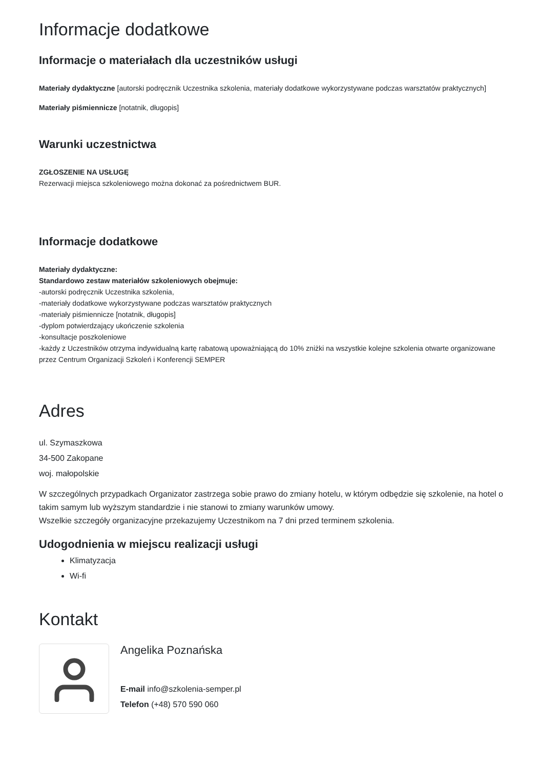Informacje dodatkowe
Informacje o materiałach dla uczestników usługi
Materiały dydaktyczne [autorski podręcznik Uczestnika szkolenia, materiały dodatkowe wykorzystywane podczas warsztatów praktycznych]
Materiały piśmiennicze [notatnik, długopis]
Warunki uczestnictwa
ZGŁOSZENIE NA USŁUGĘ
Rezerwacji miejsca szkoleniowego można dokonać za pośrednictwem BUR.
Informacje dodatkowe
Materiały dydaktyczne:
Standardowo zestaw materiałów szkoleniowych obejmuje:
-autorski podręcznik Uczestnika szkolenia,
-materiały dodatkowe wykorzystywane podczas warsztatów praktycznych
-materiały piśmiennicze [notatnik, długopis]
-dyplom potwierdzający ukończenie szkolenia
-konsultacje poszkoleniowe
-każdy z Uczestników otrzyma indywidualną kartę rabatową upoważniającą do 10% zniżki na wszystkie kolejne szkolenia otwarte organizowane przez Centrum Organizacji Szkoleń i Konferencji SEMPER
Adres
ul. Szymaszkowa
34-500 Zakopane
woj. małopolskie
W szczególnych przypadkach Organizator zastrzega sobie prawo do zmiany hotelu, w którym odbędzie się szkolenie, na hotel o takim samym lub wyższym standardzie i nie stanowi to zmiany warunków umowy.
Wszelkie szczegóły organizacyjne przekazujemy Uczestnikom na 7 dni przed terminem szkolenia.
Udogodnienia w miejscu realizacji usługi
Klimatyzacja
Wi-fi
Kontakt
Angelika Poznańska
E-mail info@szkolenia-semper.pl
Telefon (+48) 570 590 060